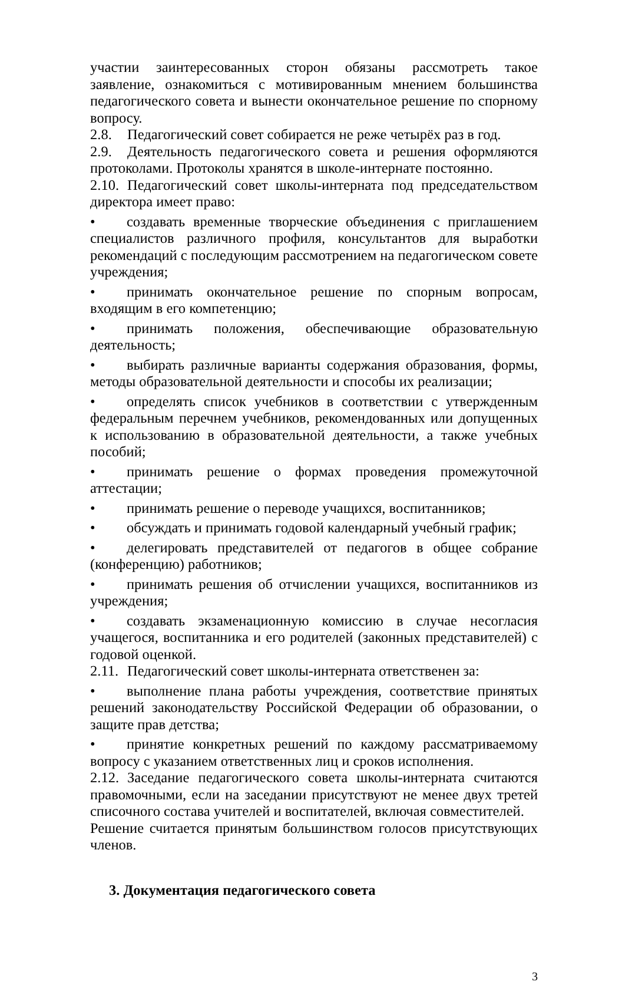участии заинтересованных сторон обязаны рассмотреть такое заявление, ознакомиться с мотивированным мнением большинства педагогического совета и вынести окончательное решение по спорному вопросу.
2.8. Педагогический совет собирается не реже четырёх раз в год.
2.9. Деятельность педагогического совета и решения оформляются протоколами. Протоколы хранятся в школе-интернате постоянно.
2.10. Педагогический совет школы-интерната под председательством директора имеет право:
• создавать временные творческие объединения с приглашением специалистов различного профиля, консультантов для выработки рекомендаций с последующим рассмотрением на педагогическом совете учреждения;
• принимать окончательное решение по спорным вопросам, входящим в его компетенцию;
• принимать положения, обеспечивающие образовательную деятельность;
• выбирать различные варианты содержания образования, формы, методы образовательной деятельности и способы их реализации;
• определять список учебников в соответствии с утвержденным федеральным перечнем учебников, рекомендованных или допущенных к использованию в образовательной деятельности, а также учебных пособий;
• принимать решение о формах проведения промежуточной аттестации;
• принимать решение о переводе учащихся, воспитанников;
• обсуждать и принимать годовой календарный учебный график;
• делегировать представителей от педагогов в общее собрание (конференцию) работников;
• принимать решения об отчислении учащихся, воспитанников из учреждения;
• создавать экзаменационную комиссию в случае несогласия учащегося, воспитанника и его родителей (законных представителей) с годовой оценкой.
2.11. Педагогический совет школы-интерната ответственен за:
• выполнение плана работы учреждения, соответствие принятых решений законодательству Российской Федерации об образовании, о защите прав детства;
• принятие конкретных решений по каждому рассматриваемому вопросу с указанием ответственных лиц и сроков исполнения.
2.12. Заседание педагогического совета школы-интерната считаются правомочными, если на заседании присутствуют не менее двух третей списочного состава учителей и воспитателей, включая совместителей.
Решение считается принятым большинством голосов присутствующих членов.
3. Документация педагогического совета
3